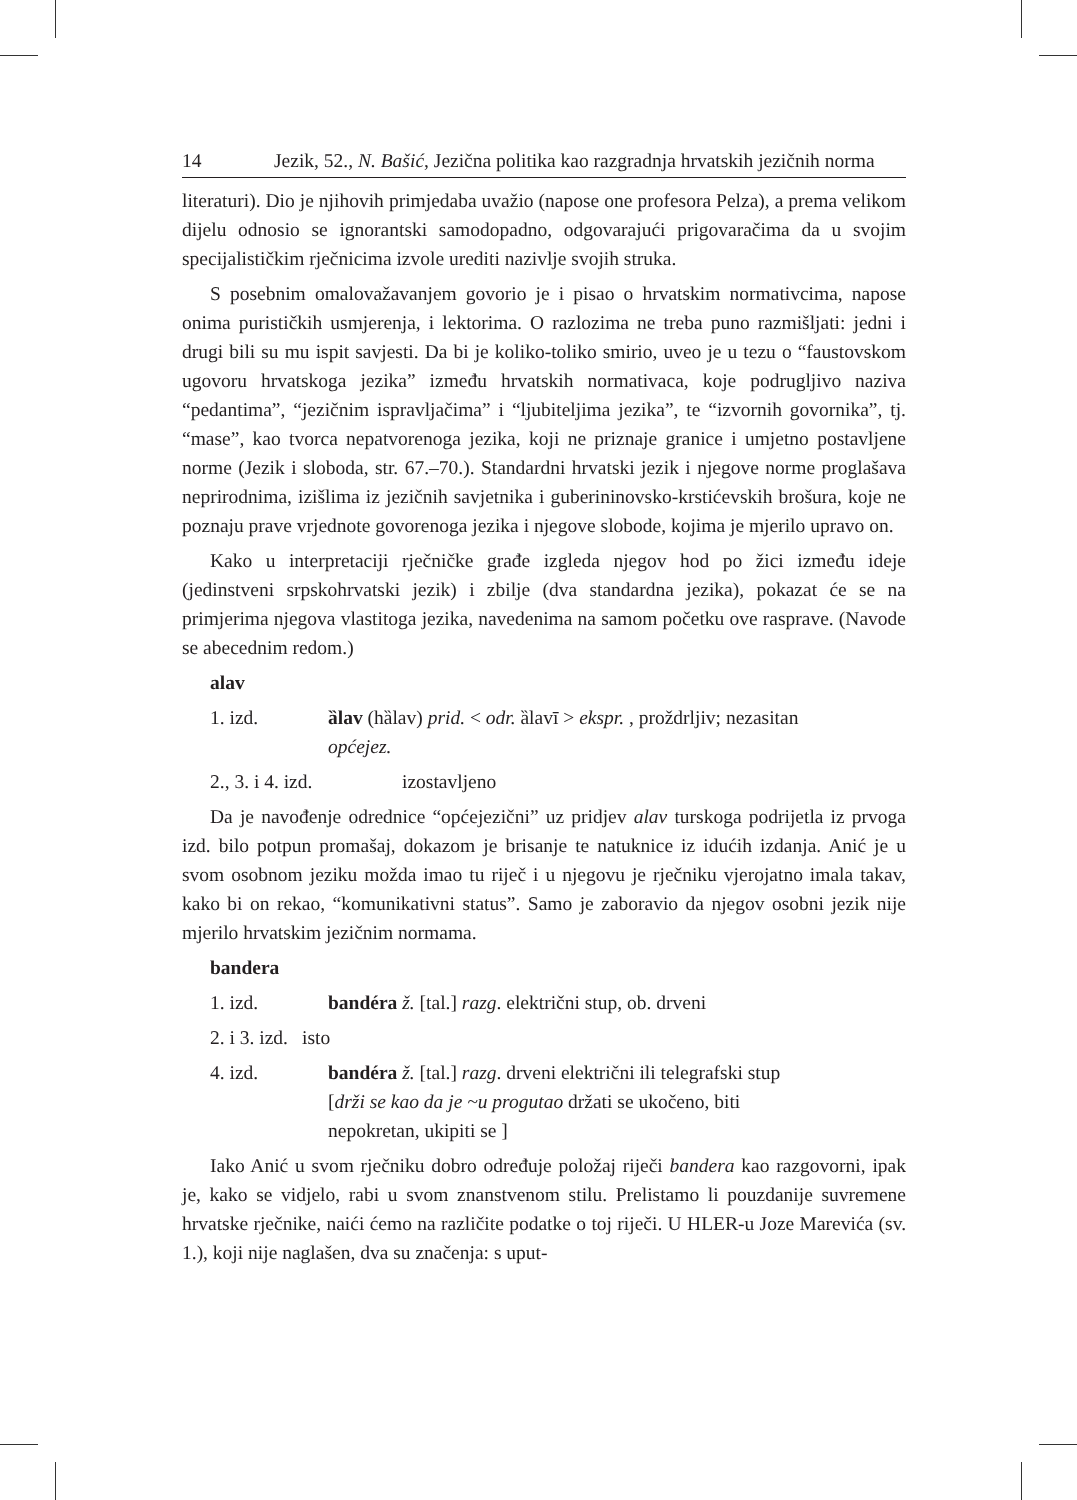14 Jezik, 52., N. Bašić, Jezična politika kao razgradnja hrvatskih jezičnih norma
literaturi). Dio je njihovih primjedaba uvažio (napose one profesora Pelza), a prema velikom dijelu odnosio se ignorantski samodopadno, odgovarajući prigovaračima da u svojim specijalističkim rječnicima izvole urediti nazivlje svojih struka.
S posebnim omalovažavanjem govorio je i pisao o hrvatskim normativcima, napose onima purističkih usmjerenja, i lektorima. O razlozima ne treba puno razmišljati: jedni i drugi bili su mu ispit savjesti. Da bi je koliko-toliko smirio, uveo je u tezu o “faustovskom ugovoru hrvatskoga jezika” između hrvatskih normativaca, koje podrugljivo naziva “pedantima”, “jezičnim ispravljačima” i “ljubiteljima jezika”, te “izvornih govornika”, tj. “mase”, kao tvorca nepatvorenoga jezika, koji ne priznaje granice i umjetno postavljene norme (Jezik i sloboda, str. 67.–70.). Standardni hrvatski jezik i njegove norme proglašava neprirodnima, izišlima iz jezičnih savjetnika i guberininovsko-krstićevskih brošura, koje ne poznaju prave vrjednote govorenoga jezika i njegove slobode, kojima je mjerilo upravo on.
Kako u interpretaciji rječničke građe izgleda njegov hod po žici između ideje (jedinstveni srpskohrvatski jezik) i zbilje (dva standardna jezika), pokazat će se na primjerima njegova vlastitoga jezika, navedenima na samom početku ove rasprave. (Navode se abecednim redom.)
alav
1. izd. ȁlav (hȁlav) prid. < odr. ȁlavī > ekspr. , proždrljiv; nezasitan
općejez.
2., 3. i 4. izd. izostavljeno
Da je navođenje odrednice “općejezični” uz pridjev alav turskoga podrijetla iz prvoga izd. bilo potpun promašaj, dokazom je brisanje te natuknice iz idućih izdanja. Anić je u svom osobnom jeziku možda imao tu riječ i u njegovu je rječniku vjerojatno imala takav, kako bi on rekao, “komunikativni status”. Samo je zaboravio da njegov osobni jezik nije mjerilo hrvatskim jezičnim normama.
bandera
1. izd. bandéra ž. [tal.] razg. električni stup, ob. drveni
2. i 3. izd. isto
4. izd. bandéra ž. [tal.] razg. drveni električni ili telegrafski stup
[drži se kao da je ~u progutao držati se ukočeno, biti
nepokretan, ukipiti se ]
Iako Anić u svom rječniku dobro određuje položaj riječi bandera kao razgovorni, ipak je, kako se vidjelo, rabi u svom znanstvenom stilu. Prelistamo li pouzdanije suvremene hrvatske rječnike, naići ćemo na različite podatke o toj riječi. U HLER-u Joze Marevića (sv. 1.), koji nije naglašen, dva su značenja: s uput-